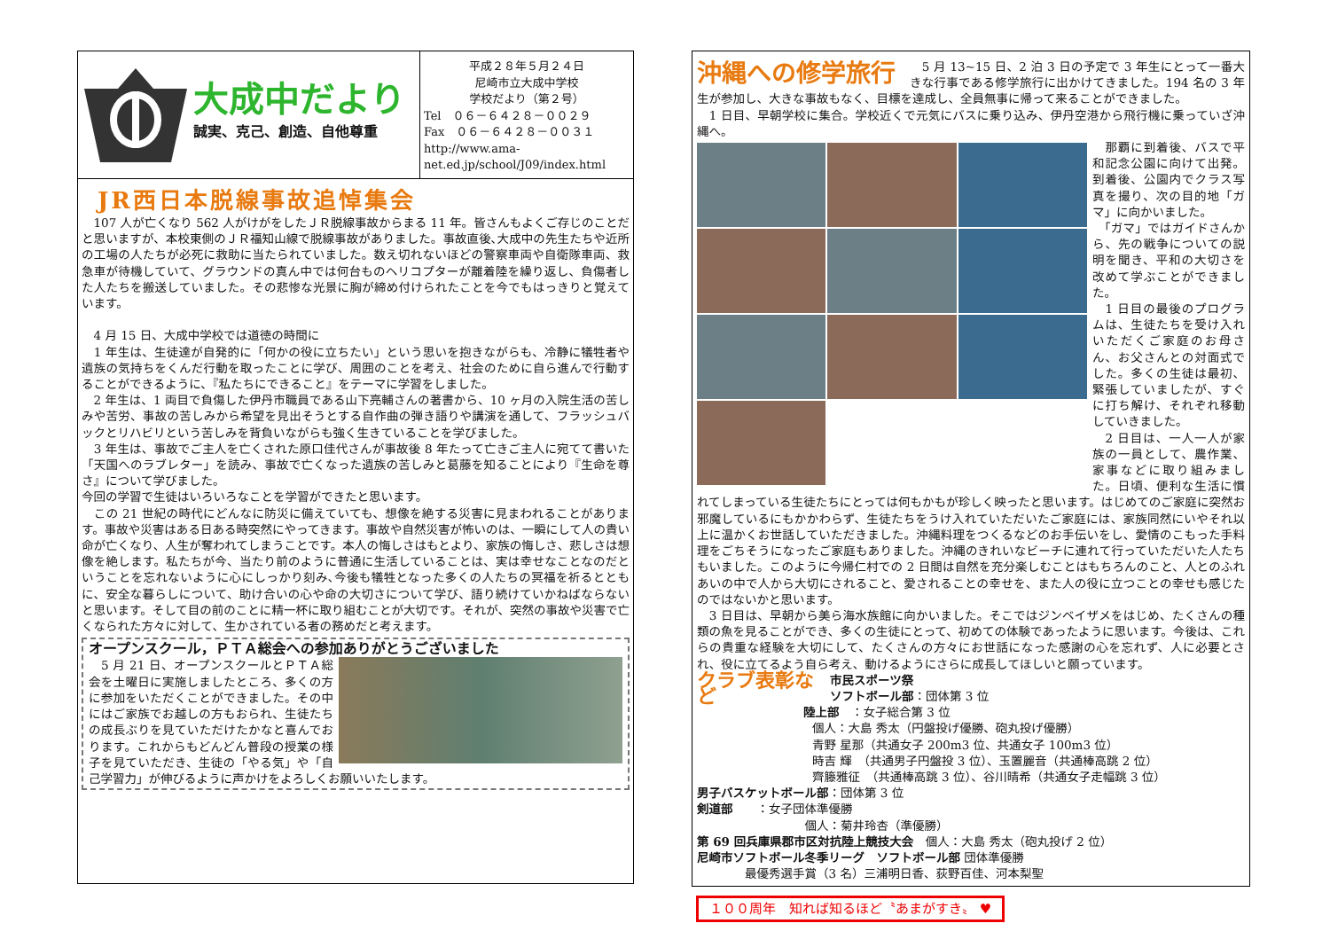大成中だより
誠実、克己、創造、自他尊重
平成２８年５月２４日
尼崎市立大成中学校
学校だより（第２号）
Tel　０６－６４２８－００２９
Fax　０６－６４２８－００３１
http://www.ama-net.ed.jp/school/J09/index.html
JR西日本脱線事故追悼集会
　107 人が亡くなり 562 人がけがをしたＪＲ脱線事故からまる 11 年。皆さんもよくご存じのことだと思いますが、本校東側のＪＲ福知山線で脱線事故がありました。事故直後､大成中の先生たちや近所の工場の人たちが必死に救助に当たられていました。数え切れないほどの警察車両や自衛隊車両、救急車が待機していて、グラウンドの真ん中では何台ものヘリコプターが離着陸を繰り返し、負傷者した人たちを搬送していました。その悲惨な光景に胸が締め付けられたことを今でもはっきりと覚えています。
　4 月 15 日、大成中学校では道徳の時間に
　1 年生は、生徒達が自発的に「何かの役に立ちたい」という思いを抱きながらも、冷静に犠牲者や遺族の気持ちをくんだ行動を取ったことに学び、周囲のことを考え、社会のために自ら進んで行動することができるように、『私たちにできること』をテーマに学習をしました。
　2 年生は、1 両目で負傷した伊丹市職員である山下亮輔さんの著書から、10 ヶ月の入院生活の苦しみや苦労、事故の苦しみから希望を見出そうとする自作曲の弾き語りや講演を通して、フラッシュバックとリハビリという苦しみを背負いながらも強く生きていることを学びました。
　3 年生は、事故でご主人を亡くされた原口佳代さんが事故後 8 年たって亡きご主人に宛てて書いた「天国へのラブレター」を読み、事故で亡くなった遺族の苦しみと葛藤を知ることにより『生命を尊さ』について学びました。
今回の学習で生徒はいろいろなことを学習ができたと思います。
　この 21 世紀の時代にどんなに防災に備えていても、想像を絶する災害に見まわれることがあります。事故や災害はある日ある時突然にやってきます。事故や自然災害が怖いのは、一瞬にして人の貴い命が亡くなり、人生が奪われてしまうことです。本人の悔しさはもとより、家族の悔しさ、悲しさは想像を絶します。私たちが今、当たり前のように普通に生活していることは、実は幸せなことなのだということを忘れないように心にしっかり刻み､今後も犠牲となった多くの人たちの冥福を祈るとともに、安全な暮らしについて、助け合いの心や命の大切さについて学び、語り続けていかねばならないと思います。そして目の前のことに精一杯に取り組むことが大切です。それが、突然の事故や災害で亡くなられた方々に対して、生かされている者の務めだと考えます。
オープンスクール，ＰＴＡ総会への参加ありがとうございました
　5 月 21 日、オープンスクールとＰＴＡ総会を土曜日に実施しましたところ、多くの方に参加をいただくことができました。その中にはご家族でお越しの方もおられ、生徒たちの成長ぶりを見ていただけたかなと喜んでおります。これからもどんどん普段の授業の様子を見ていただき、生徒の「やる気」や「自己学習力」が伸びるように声かけをよろしくお願いいたします。
沖縄への修学旅行
　5 月 13~15 日、2 泊 3 日の予定で 3 年生にとって一番大きな行事である修学旅行に出かけてきました。194 名の 3 年生が参加し、大きな事故もなく、目標を達成し、全員無事に帰って来ることができました。
　1 日目、早朝学校に集合。学校近くで元気にバスに乗り込み、伊丹空港から飛行機に乗っていざ沖縄へ。
　那覇に到着後、バスで平和記念公園に向けて出発。到着後、公園内でクラス写真を撮り、次の目的地「ガマ」に向かいました。
　「ガマ」ではガイドさんから、先の戦争についての説明を聞き、平和の大切さを改めて学ぶことができました。
　1 日目の最後のプログラムは、生徒たちを受け入れいただくご家庭のお母さん、お父さんとの対面式でした。多くの生徒は最初、緊張していましたが、すぐに打ち解け、それぞれ移動していきました。
　2 日目は、一人一人が家族の一員として、農作業、家事などに取り組みました。日頃、便利な生活に慣れてしまっている生徒たちにとっては何もかもが珍しく映ったと思います。はじめてのご家庭に突然お邪魔しているにもかかわらず、生徒たちをうけ入れていただいたご家庭には、家族同然にいやそれ以上に温かくお世話していただきました。沖縄料理をつくるなどのお手伝いをし、愛情のこもった手料理をごちそうになったご家庭もありました。沖縄のきれいなビーチに連れて行っていただいた人たちもいました。このように今帰仁村での 2 日間は自然を充分楽しむことはもちろんのこと、人とのふれあいの中で人から大切にされること、愛されることの幸せを、また人の役に立つことの幸せも感じたのではないかと思います。
　3 日目は、早朝から美ら海水族館に向かいました。そこではジンベイザメをはじめ、たくさんの種類の魚を見ることができ、多くの生徒にとって、初めての体験であったように思います。今後は、これらの貴重な経験を大切にして、たくさんの方々にお世話になった感謝の心を忘れず、人に必要とされ、役に立てるよう自ら考え、動けるようにさらに成長してほしいと願っています。
クラブ表彰など
市民スポーツ祭
ソフトボール部：団体第 3 位
陸上部　：女子総合第 3 位
個人：大島 秀太（円盤投げ優勝、砲丸投げ優勝）
青野 星那（共通女子 200m3 位、共通女子 100m3 位）
時吉 輝　（共通男子円盤投 3 位）、玉置麗音（共通棒高跳 2 位）
齊籐雅征　（共通棒高跳 3 位）、谷川晴希（共通女子走幅跳 3 位）
男子バスケットボール部：団体第 3 位
剣道部　　：女子団体準優勝
　　　　　　　　　個人：菊井玲杏（準優勝）
第 69 回兵庫県郡市区対抗陸上競技大会　個人：大島 秀太（砲丸投げ 2 位）
尼崎市ソフトボール冬季リーグ　ソフトボール部 団体準優勝
　　　　最優秀選手賞（3 名）三浦明日香、荻野百佳、河本梨聖
１００周年　知れば知るほど〝あまがすき〟 ♥